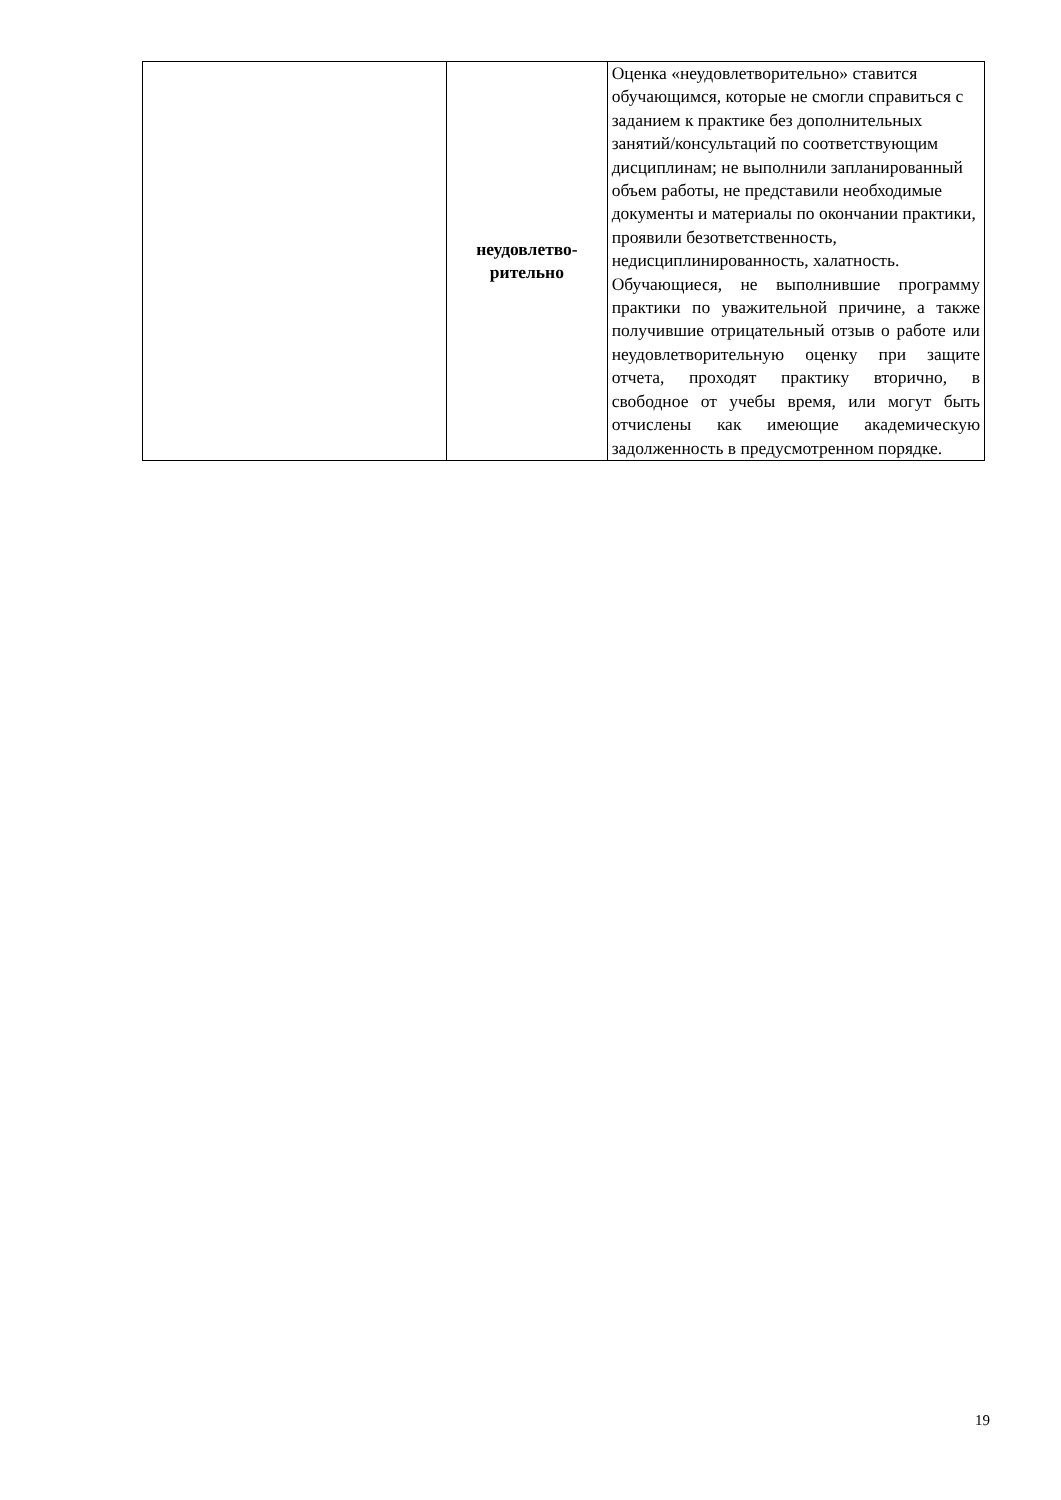| | неудовлетво- рительно | Оценка «неудовлетворительно» ставится обучающимся, которые не смогли справиться с заданием к практике без дополнительных занятий/консультаций по соответствующим дисциплинам; не выполнили запланированный объем работы, не представили необходимые документы и материалы по окончании практики, проявили безответственность, недисциплинированность, халатность. Обучающиеся, не выполнившие программу практики по уважительной причине, а также получившие отрицательный отзыв о работе или неудовлетворительную оценку при защите отчета, проходят практику вторично, в свободное от учебы время, или могут быть отчислены как имеющие академическую задолженность в предусмотренном порядке. |
19